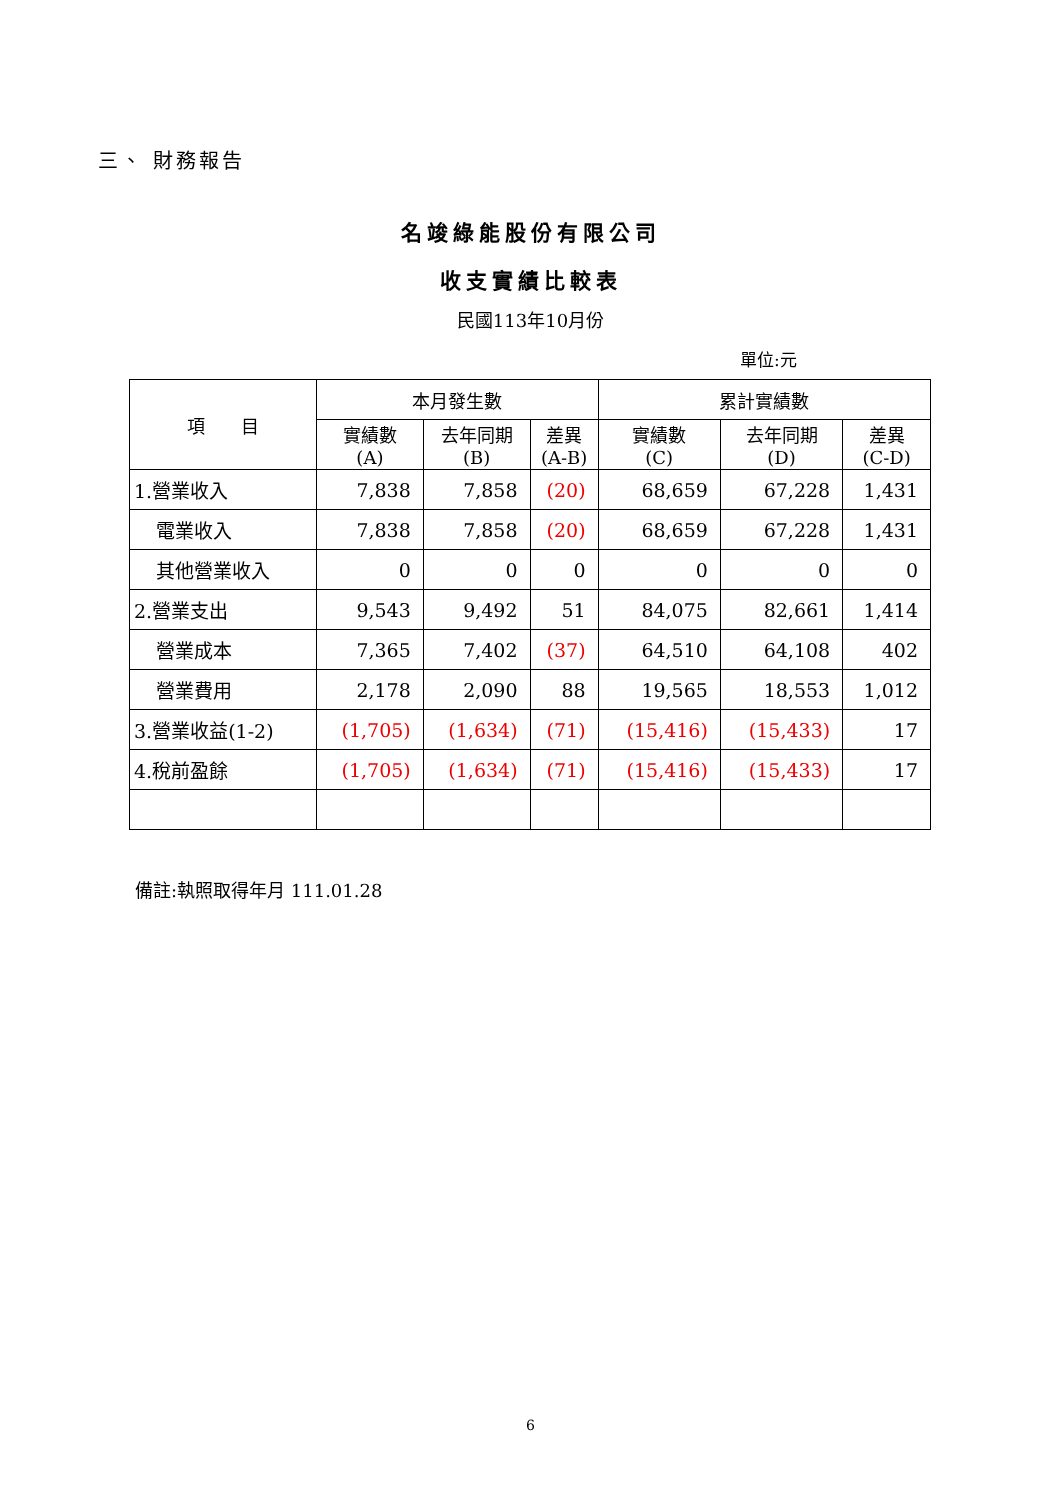三、 財務報告
名竣綠能股份有限公司
收支實績比較表
民國113年10月份
單位:元
| 項 目 | 本月發生數 | | | 累計實績數 | | |
| --- | --- | --- | --- | --- | --- | --- |
| | 實績數 (A) | 去年同期 (B) | 差異 (A-B) | 實績數 (C) | 去年同期 (D) | 差異 (C-D) |
| 1.營業收入 | 7,838 | 7,858 | (20) | 68,659 | 67,228 | 1,431 |
| 電業收入 | 7,838 | 7,858 | (20) | 68,659 | 67,228 | 1,431 |
| 其他營業收入 | 0 | 0 | 0 | 0 | 0 | 0 |
| 2.營業支出 | 9,543 | 9,492 | 51 | 84,075 | 82,661 | 1,414 |
| 營業成本 | 7,365 | 7,402 | (37) | 64,510 | 64,108 | 402 |
| 營業費用 | 2,178 | 2,090 | 88 | 19,565 | 18,553 | 1,012 |
| 3.營業收益(1-2) | (1,705) | (1,634) | (71) | (15,416) | (15,433) | 17 |
| 4.稅前盈餘 | (1,705) | (1,634) | (71) | (15,416) | (15,433) | 17 |
備註:執照取得年月 111.01.28
6